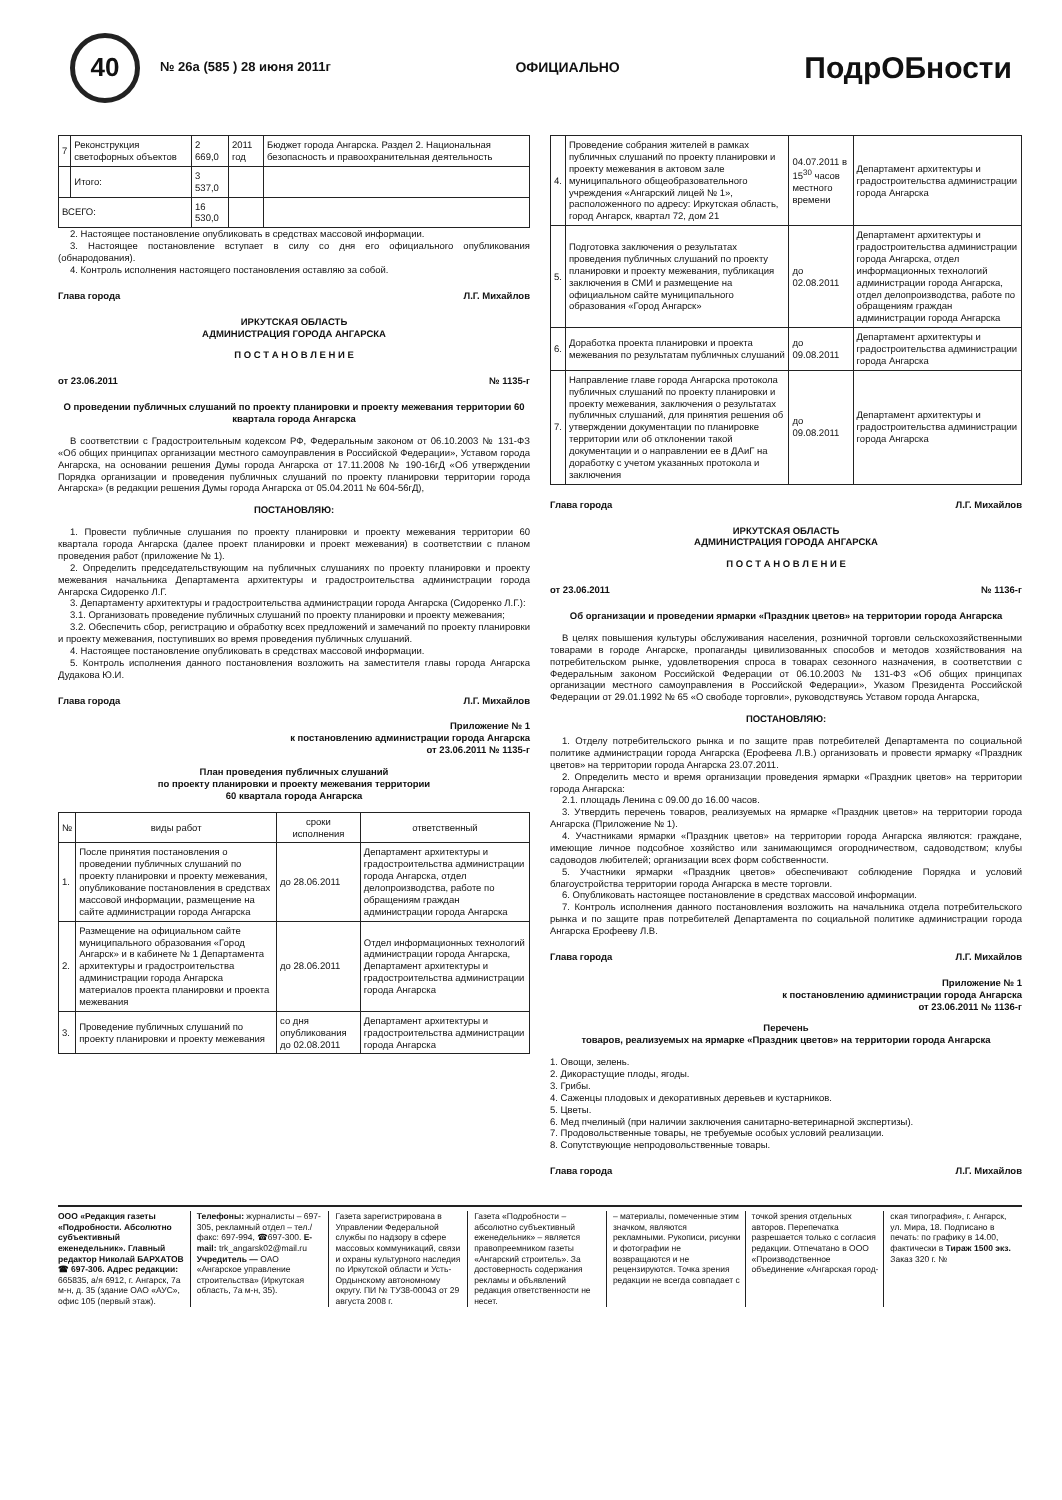40
№ 26а (585 ) 28 июня 2011г ОФИЦИАЛЬНО ПодрОБности
| 7 | Реконструкция светофорных объектов | 2 669,0 | 2011 год | Бюджет города Ангарска. Раздел 2. Национальная безопасность и правоохранительная деятельность |
| | Итого: | 3 537,0 | | |
| ВСЕГО: | | 16 530,0 | | |
2. Настоящее постановление опубликовать в средствах массовой информации.
3. Настоящее постановление вступает в силу со дня его официального опубликования (обнародования).
4. Контроль исполнения настоящего постановления оставляю за собой.
Глава города Л.Г. Михайлов
ИРКУТСКАЯ ОБЛАСТЬ
АДМИНИСТРАЦИЯ ГОРОДА АНГАРСКА
П О С Т А Н О В Л Е Н И Е
от 23.06.2011 № 1135-г
О проведении публичных слушаний по проекту планировки и проекту межевания территории 60 квартала города Ангарска
В соответствии с Градостроительным кодексом РФ, Федеральным законом от 06.10.2003 № 131-ФЗ «Об общих принципах организации местного самоуправления в Российской Федерации», Уставом города Ангарска, на основании решения Думы города Ангарска от 17.11.2008 № 190-16гД «Об утверждении Порядка организации и проведения публичных слушаний по проекту планировки территории города Ангарска» (в редакции решения Думы города Ангарска от 05.04.2011 № 604-56гД),
ПОСТАНОВЛЯЮ:
1. Провести публичные слушания по проекту планировки и проекту межевания территории 60 квартала города Ангарска (далее проект планировки и проект межевания) в соответствии с планом проведения работ (приложение № 1).
2. Определить председательствующим на публичных слушаниях по проекту планировки и проекту межевания начальника Департамента архитектуры и градостроительства администрации города Ангарска Сидоренко Л.Г.
3. Департаменту архитектуры и градостроительства администрации города Ангарска (Сидоренко Л.Г.):
3.1. Организовать проведение публичных слушаний по проекту планировки и проекту межевания;
3.2. Обеспечить сбор, регистрацию и обработку всех предложений и замечаний по проекту планировки и проекту межевания, поступивших во время проведения публичных слушаний.
4. Настоящее постановление опубликовать в средствах массовой информации.
5. Контроль исполнения данного постановления возложить на заместителя главы города Ангарска Дудакова Ю.И.
Глава города Л.Г. Михайлов
Приложение № 1
к постановлению администрации города Ангарска
от 23.06.2011 № 1135-г
План проведения публичных слушаний
по проекту планировки и проекту межевания территории
60 квартала города Ангарска
| № | виды работ | сроки исполнения | ответственный |
| --- | --- | --- | --- |
| 1. | После принятия постановления о проведении публичных слушаний по проекту планировки и проекту межевания, опубликование постановления в средствах массовой информации, размещение на сайте администрации города Ангарска | до 28.06.2011 | Департамент архитектуры и градостроительства администрации города Ангарска, отдел делопроизводства, работе по обращениям граждан администрации города Ангарска |
| 2. | Размещение на официальном сайте муниципального образования «Город Ангарск» и в кабинете № 1 Департамента архитектуры и градостроительства администрации города Ангарска материалов проекта планировки и проекта межевания | до 28.06.2011 | Отдел информационных технологий администрации города Ангарска, Департамент архитектуры и градостроительства администрации города Ангарска |
| 3. | Проведение публичных слушаний по проекту планировки и проекту межевания | со дня опубликования до 02.08.2011 | Департамент архитектуры и градостроительства администрации города Ангарска |
| 4. | Проведение собрания жителей в рамках публичных слушаний по проекту планировки и проекту межевания в актовом зале муниципального общеобразовательного учреждения «Ангарский лицей № 1», расположенного по адресу: Иркутская область, город Ангарск, квартал 72, дом 21 | 04.07.2011 в 15<sup>30</sup> часов местного времени | Департамент архитектуры и градостроительства администрации города Ангарска |
| 5. | Подготовка заключения о результатах проведения публичных слушаний по проекту планировки и проекту межевания, публикация заключения в СМИ и размещение на официальном сайте муниципального образования «Город Ангарск» | до 02.08.2011 | Департамент архитектуры и градостроительства администрации города Ангарска, отдел информационных технологий администрации города Ангарска, отдел делопроизводства, работе по обращениям граждан администрации города Ангарска |
| 6. | Доработка проекта планировки и проекта межевания по результатам публичных слушаний | до 09.08.2011 | Департамент архитектуры и градостроительства администрации города Ангарска |
| 7. | Направление главе города Ангарска протокола публичных слушаний по проекту планировки и проекту межевания, заключения о результатах публичных слушаний, для принятия решения об утверждении документации по планировке территории или об отклонении такой документации и о направлении ее в ДАиГ на доработку с учетом указанных протокола и заключения | до 09.08.2011 | Департамент архитектуры и градостроительства администрации города Ангарска |
Глава города Л.Г. Михайлов
ИРКУТСКАЯ ОБЛАСТЬ
АДМИНИСТРАЦИЯ ГОРОДА АНГАРСКА
П О С Т А Н О В Л Е Н И Е
от 23.06.2011 № 1136-г
Об организации и проведении ярмарки «Праздник цветов» на территории города Ангарска
В целях повышения культуры обслуживания населения, розничной торговли сельскохозяйственными товарами в городе Ангарске, пропаганды цивилизованных способов и методов хозяйствования на потребительском рынке, удовлетворения спроса в товарах сезонного назначения, в соответствии с Федеральным законом Российской Федерации от 06.10.2003 № 131-ФЗ «Об общих принципах организации местного самоуправления в Российской Федерации», Указом Президента Российской Федерации от 29.01.1992 № 65 «О свободе торговли», руководствуясь Уставом города Ангарска,
ПОСТАНОВЛЯЮ:
1. Отделу потребительского рынка и по защите прав потребителей Департамента по социальной политике администрации города Ангарска (Ерофеева Л.В.) организовать и провести ярмарку «Праздник цветов» на территории города Ангарска 23.07.2011.
2. Определить место и время организации проведения ярмарки «Праздник цветов» на территории города Ангарска:
2.1. площадь Ленина с 09.00 до 16.00 часов.
3. Утвердить перечень товаров, реализуемых на ярмарке «Праздник цветов» на территории города Ангарска (Приложение № 1).
4. Участниками ярмарки «Праздник цветов» на территории города Ангарска являются: граждане, имеющие личное подсобное хозяйство или занимающимся огородничеством, садоводством; клубы садоводов любителей; организации всех форм собственности.
5. Участники ярмарки «Праздник цветов» обеспечивают соблюдение Порядка и условий благоустройства территории города Ангарска в месте торговли.
6. Опубликовать настоящее постановление в средствах массовой информации.
7. Контроль исполнения данного постановления возложить на начальника отдела потребительского рынка и по защите прав потребителей Департамента по социальной политике администрации города Ангарска Ерофееву Л.В.
Глава города Л.Г. Михайлов
Приложение № 1
к постановлению администрации города Ангарска
от 23.06.2011 № 1136-г
Перечень
товаров, реализуемых на ярмарке «Праздник цветов» на территории города Ангарска
1. Овощи, зелень.
2. Дикорастущие плоды, ягоды.
3. Грибы.
4. Саженцы плодовых и декоративных деревьев и кустарников.
5. Цветы.
6. Мед пчелиный (при наличии заключения санитарно-ветеринарной экспертизы).
7. Продовольственные товары, не требуемые особых условий реализации.
8. Сопутствующие непродовольственные товары.
Глава города Л.Г. Михайлов
ООО «Редакция газеты «Подробности. Абсолютно субъективный еженедельник». Главный редактор Николай БАРХАТОВ ☎ 697-306. Адрес редакции: 665835, а/я 6912, г. Ангарск, 7а м-н, д. 35 (здание ОАО «АУС», офис 105 (первый этаж).
Телефоны: журналисты – 697-305, рекламный отдел – тел./факс: 697-994, ☎697-300. E-mail: trk_angarsk02@mail.ru Учредитель — ОАО «Ангарское управление строительства» (Иркутская область, 7а м-н, 35).
Газета зарегистрирована в Управлении Федеральной службы по надзору в сфере массовых коммуникаций, связи и охраны культурного наследия по Иркутской области и Усть-Ордынскому автономному округу. ПИ № ТУ38-00043 от 29 августа 2008 г.
Газета «Подробности – абсолютно субъективный еженедельник» – является правопреемником газеты «Ангарский строитель». За достоверность содержания рекламы и объявлений редакция ответственности не несет.
– материалы, помеченные этим значком, являются рекламными. Рукописи, рисунки и фотографии не возвращаются и не рецензируются. Точка зрения редакции не всегда совпадает с
точкой зрения отдельных авторов. Перепечатка разрешается только с согласия редакции. Отпечатано в ООО «Производственное объединение «Ангарская город-
ская типография», г. Ангарск, ул. Мира, 18. Подписано в печать: по графику в 14.00, фактически в Тираж 1500 экз. Заказ 320 г. №